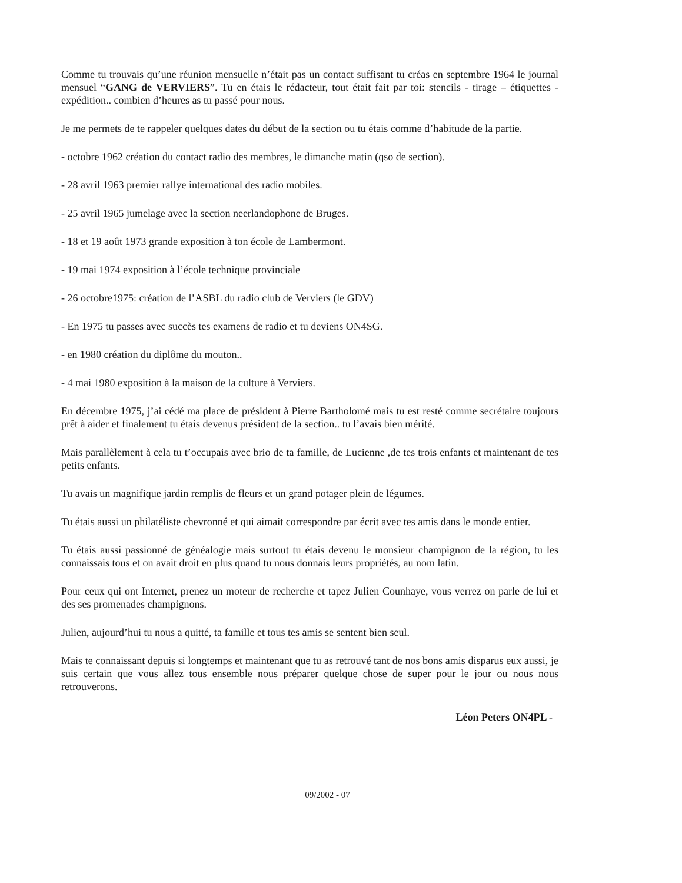Comme tu trouvais qu’une réunion mensuelle n’était pas un contact suffisant tu créas en septembre 1964 le journal mensuel “GANG de VERVIERS”. Tu en étais le rédacteur, tout était fait par toi: stencils - tirage – étiquettes - expédition.. combien d’heures as tu passé pour nous.
Je me permets de te rappeler quelques dates du début de la section ou tu étais comme d’habitude de la partie.
- octobre 1962 création du contact radio des membres, le dimanche matin (qso de section).
- 28 avril 1963 premier rallye international des radio mobiles.
- 25 avril 1965 jumelage avec la section neerlandophone de Bruges.
- 18 et 19 août 1973 grande exposition à ton école de Lambermont.
- 19 mai 1974 exposition à l’école technique provinciale
- 26 octobre1975: création de l’ASBL du radio club de Verviers (le GDV)
- En 1975 tu passes avec succès tes examens de radio et tu deviens ON4SG.
- en 1980 création du diplôme du mouton..
- 4 mai 1980 exposition à la maison de la culture à Verviers.
En décembre 1975, j’ai cédé ma place de président à Pierre Bartholomé mais tu est resté comme secrétaire toujours prêt à aider et finalement tu étais devenus président de la section.. tu l’avais bien mérité.
Mais parallèlement à cela tu t’occupais avec brio de ta famille, de Lucienne ,de tes trois enfants et maintenant de tes petits enfants.
Tu avais un magnifique jardin remplis de fleurs et un grand potager plein de légumes.
Tu étais aussi un philatéliste chevronné et qui aimait correspondre par écrit avec tes amis dans le monde entier.
Tu étais aussi passionné de généalogie mais surtout tu étais devenu le monsieur champignon de la région, tu les connaissais tous et on avait droit en plus quand tu nous donnais leurs propriétés, au nom latin.
Pour ceux qui ont Internet, prenez un moteur de recherche et tapez Julien Counhaye, vous verrez on parle de lui et des ses promenades champignons.
Julien, aujourd’hui tu nous a quitté, ta famille et tous tes amis se sentent bien seul.
Mais te connaissant depuis si longtemps et maintenant que tu as retrouvé tant de nos bons amis disparus eux aussi, je suis certain que vous allez tous ensemble nous préparer quelque chose de super pour le jour ou nous nous retrouverons.
Léon Peters ON4PL -
09/2002 - 07